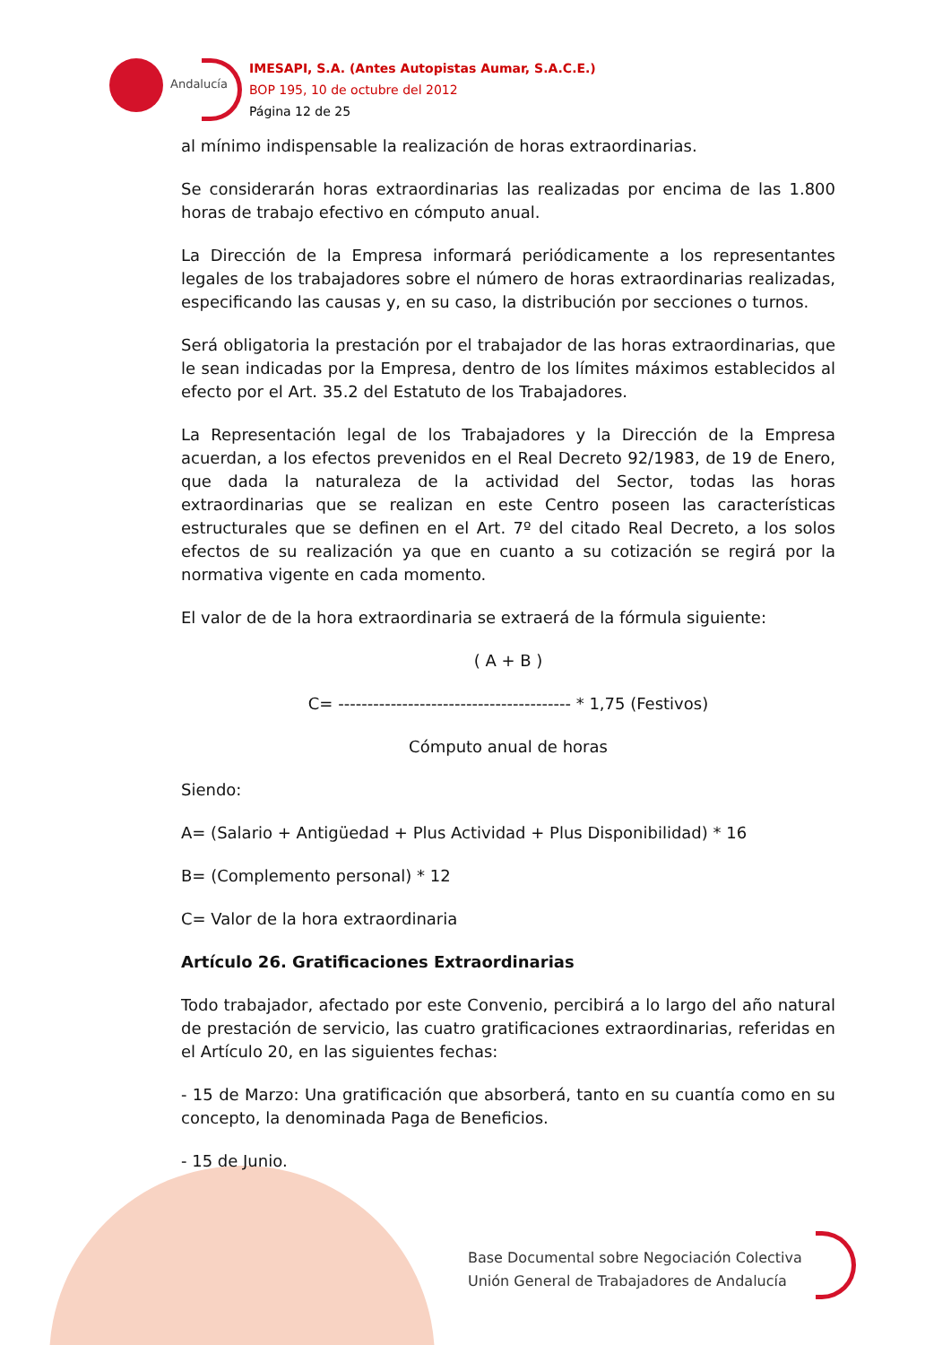Andalucía
IMESAPI, S.A. (Antes Autopistas Aumar, S.A.C.E.)
BOP 195, 10 de octubre del 2012
Página 12 de 25
al mínimo indispensable la realización de horas extraordinarias.
Se considerarán horas extraordinarias las realizadas por encima de las 1.800 horas de trabajo efectivo en cómputo anual.
La Dirección de la Empresa informará periódicamente a los representantes legales de los trabajadores sobre el número de horas extraordinarias realizadas, especificando las causas y, en su caso, la distribución por secciones o turnos.
Será obligatoria la prestación por el trabajador de las horas extraordinarias, que le sean indicadas por la Empresa, dentro de los límites máximos establecidos al efecto por el Art. 35.2 del Estatuto de los Trabajadores.
La Representación legal de los Trabajadores y la Dirección de la Empresa acuerdan, a los efectos prevenidos en el Real Decreto 92/1983, de 19 de Enero, que dada la naturaleza de la actividad del Sector, todas las horas extraordinarias que se realizan en este Centro poseen las características estructurales que se definen en el Art. 7º del citado Real Decreto, a los solos efectos de su realización ya que en cuanto a su cotización se regirá por la normativa vigente en cada momento.
El valor de de la hora extraordinaria se extraerá de la fórmula siguiente:
( A + B )
C= ---------------------------------------- * 1,75 (Festivos)
Cómputo anual de horas
Siendo:
A= (Salario + Antigüedad + Plus Actividad + Plus Disponibilidad) * 16
B= (Complemento personal) * 12
C= Valor de la hora extraordinaria
Artículo 26. Gratificaciones Extraordinarias
Todo trabajador, afectado por este Convenio, percibirá a lo largo del año natural de prestación de servicio, las cuatro gratificaciones extraordinarias, referidas en el Artículo 20, en las siguientes fechas:
- 15 de Marzo: Una gratificación que absorberá, tanto en su cuantía como en su concepto, la denominada Paga de Beneficios.
- 15 de Junio.
Base Documental sobre Negociación Colectiva
Unión General de Trabajadores de Andalucía